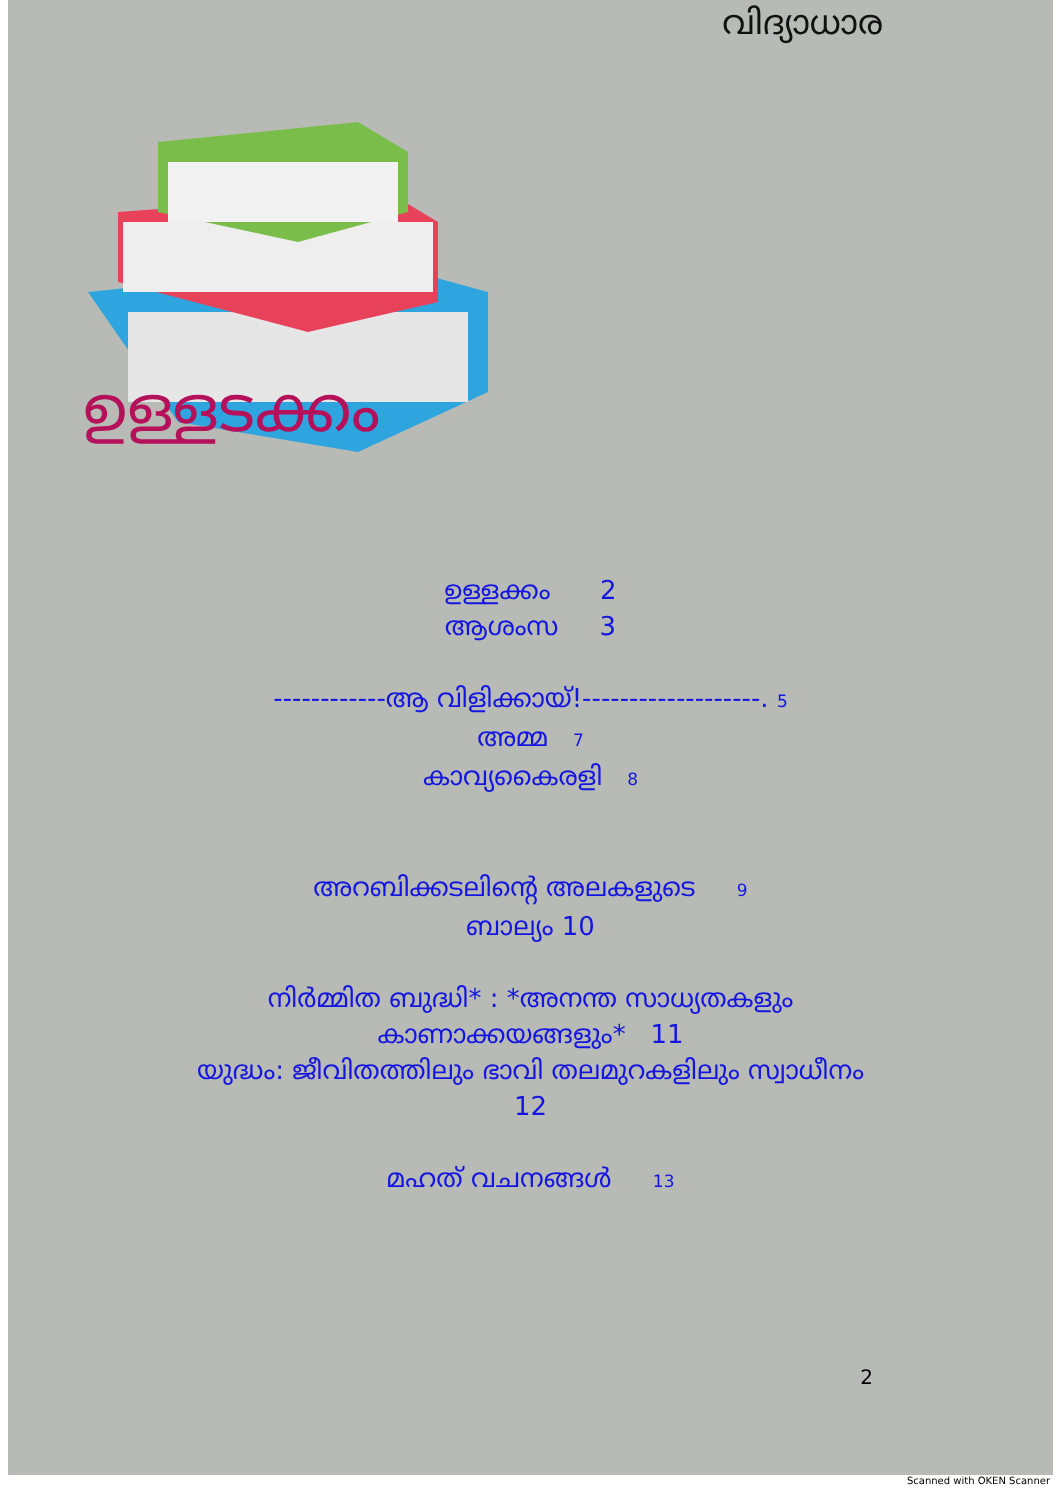വിദ്യാധാര
ഉള്ളടക്കം
ഉള്ളക്കം 2
ആശംസ 3
------------ആ വിളിക്കായ്!-------------------. 5
അമ്മ 7
കാവ്യകൈരളി 8
അറബിക്കടലിന്റെ അലകളുടെ 9
ബാല്യം 10
നിർമ്മിത ബുദ്ധി* : *അനന്ത സാധ്യതകളും
കാണാക്കയങ്ങളും* 11
യുദ്ധം: ജീവിതത്തിലും ഭാവി തലമുറകളിലും സ്വാധീനം
12
മഹത് വചനങ്ങൾ 13
2
Scanned with OKEN Scanner